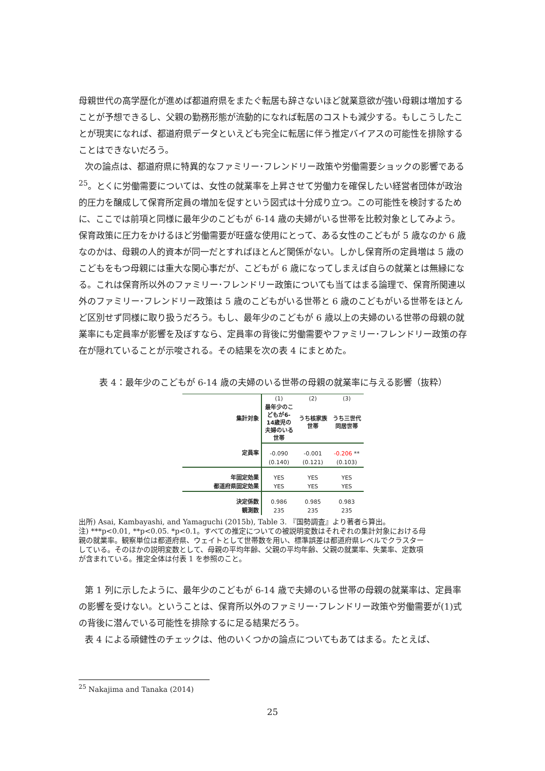母親世代の高学歴化が進めば都道府県をまたぐ転居も辞さないほど就業意欲が強い母親は増加することが予想できるし、父親の勤務形態が流動的になれば転居のコストも減少する。もしこうしたことが現実になれば、都道府県データといえども完全に転居に伴う推定バイアスの可能性を排除することはできないだろう。
次の論点は、都道府県に特異的なファミリー･フレンドリー政策や労働需要ショックの影響である<sup>25</sup>。とくに労働需要については、女性の就業率を上昇させて労働力を確保したい経営者団体が政治的圧力を醸成して保育所定員の増加を促すという図式は十分成り立つ。この可能性を検討するために、ここでは前項と同様に最年少のこどもが 6-14 歳の夫婦がいる世帯を比較対象としてみよう。保育政策に圧力をかけるほど労働需要が旺盛な使用にとって、ある女性のこどもが 5 歳なのか 6 歳なのかは、母親の人的資本が同一だとすればほとんど関係がない。しかし保育所の定員増は 5 歳のこどもをもつ母親には重大な関心事だが、こどもが 6 歳になってしまえば自らの就業とは無縁になる。これは保育所以外のファミリー･フレンドリー政策についても当てはまる論理で、保育所関連以外のファミリー･フレンドリー政策は 5 歳のこどもがいる世帯と 6 歳のこどもがいる世帯をほとんど区別せず同様に取り扱うだろう。もし、最年少のこどもが 6 歳以上の夫婦のいる世帯の母親の就業率にも定員率が影響を及ぼすなら、定員率の背後に労働需要やファミリー･フレンドリー政策の存在が隠れていることが示唆される。その結果を次の表 4 にまとめた。
表 4：最年少のこどもが 6-14 歳の夫婦のいる世帯の母親の就業率に与える影響（抜粋）
| 集計対象 | (1) | (2) | (3) |
| | 最年少のこどもが6-14歳児の夫婦のいる世帯 | うち核家族世帯 | うち三世代同居世帯 |
| 定員率 | -0.090 | -0.001 | -0.206 ** |
| | (0.140) | (0.121) | (0.103) |
| 年固定効果 | YES | YES | YES |
| 都道府県固定効果 | YES | YES | YES |
| 決定係数 | 0.986 | 0.985 | 0.983 |
| 観測数 | 235 | 235 | 235 |
出所) Asai, Kambayashi, and Yamaguchi (2015b), Table 3. 『国勢調査』より著者ら算出。
注) ***p<0.01, **p<0.05. *p<0.1。すべての推定についての被説明変数はそれぞれの集計対象における母親の就業率。観察単位は都道府県、ウェイトとして世帯数を用い、標準誤差は都道府県レベルでクラスターしている。そのほかの説明変数として、母親の平均年齢、父親の平均年齢、父親の就業率、失業率、定数項が含まれている。推定全体は付表 1 を参照のこと。
第 1 列に示したように、最年少のこどもが 6-14 歳で夫婦のいる世帯の母親の就業率は、定員率の影響を受けない。ということは、保育所以外のファミリー･フレンドリー政策や労働需要が(1)式の背後に潜んでいる可能性を排除するに足る結果だろう。
表 4 による頑健性のチェックは、他のいくつかの論点についてもあてはまる。たとえば、
<sup>25</sup> Nakajima and Tanaka (2014)
25